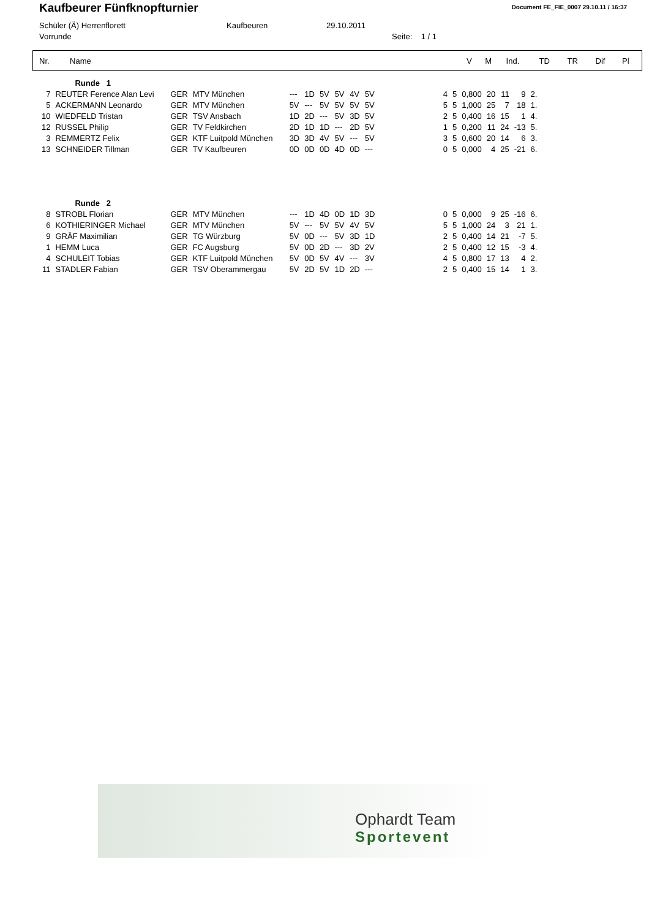Kaufbeurer Fünfknopfturnier
Document FE_FIE_0007 29.10.11 / 16:37
Schüler (Ä) Herrenflorett Kaufbeuren 29.10.2011
Vorrunde Seite: 1 / 1
| Nr. | Name | V | M | Ind. | TD | TR | Dif | Pl |
| --- | --- | --- | --- | --- | --- | --- | --- | --- |
| | Runde 1 | | | | | | | | | | | | | | | |
| 7 | REUTER Ference Alan Levi | GER | MTV München | --- | 1D | 5V | 5V | 4V | 5V | 4 | 5 | 0,800 | 20 | 11 | 9 | 2. |
| 5 | ACKERMANN Leonardo | GER | MTV München | 5V | --- | 5V | 5V | 5V | 5V | 5 | 5 | 1,000 | 25 | 7 | 18 | 1. |
| 10 | WIEDFELD Tristan | GER | TSV Ansbach | 1D | 2D | --- | 5V | 3D | 5V | 2 | 5 | 0,400 | 16 | 15 | 1 | 4. |
| 12 | RUSSEL Philip | GER | TV Feldkirchen | 2D | 1D | 1D | --- | 2D | 5V | 1 | 5 | 0,200 | 11 | 24 | -13 | 5. |
| 3 | REMMERTZ Felix | GER | KTF Luitpold München | 3D | 3D | 4V | 5V | --- | 5V | 3 | 5 | 0,600 | 20 | 14 | 6 | 3. |
| 13 | SCHNEIDER Tillman | GER | TV Kaufbeuren | 0D | 0D | 0D | 4D | 0D | --- | 0 | 5 | 0,000 | 4 | 25 | -21 | 6. |
| | Runde 2 | | | | | | | | | | | | | | | |
| 8 | STROBL Florian | GER | MTV München | --- | 1D | 4D | 0D | 1D | 3D | 0 | 5 | 0,000 | 9 | 25 | -16 | 6. |
| 6 | KOTHIERINGER Michael | GER | MTV München | 5V | --- | 5V | 5V | 4V | 5V | 5 | 5 | 1,000 | 24 | 3 | 21 | 1. |
| 9 | GRÄF Maximilian | GER | TG Würzburg | 5V | 0D | --- | 5V | 3D | 1D | 2 | 5 | 0,400 | 14 | 21 | -7 | 5. |
| 1 | HEMM Luca | GER | FC Augsburg | 5V | 0D | 2D | --- | 3D | 2V | 2 | 5 | 0,400 | 12 | 15 | -3 | 4. |
| 4 | SCHULEIT Tobias | GER | KTF Luitpold München | 5V | 0D | 5V | 4V | --- | 3V | 4 | 5 | 0,800 | 17 | 13 | 4 | 2. |
| 11 | STADLER Fabian | GER | TSV Oberammergau | 5V | 2D | 5V | 1D | 2D | --- | 2 | 5 | 0,400 | 15 | 14 | 1 | 3. |
Ophardt Team
Sportevent